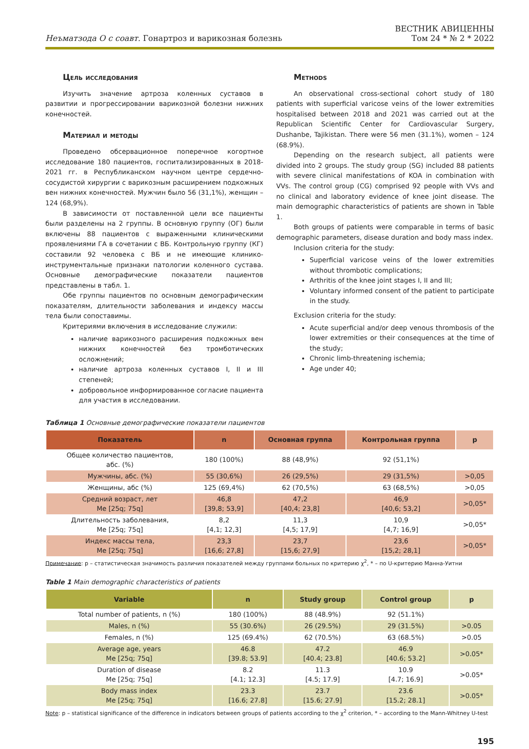Неъматзода О с соавт. Гонартроз и варикозная болезнь
ВЕСТНИК АВИЦЕННЫ
Том 24 * № 2 * 2022
Цель исследования
Изучить значение артроза коленных суставов в развитии и прогрессировании варикозной болезни нижних конечностей.
Материал и методы
Проведено обсервационное поперечное когортное исследование 180 пациентов, госпитализированных в 2018-2021 гг. в Республиканском научном центре сердечно-сосудистой хирургии с варикозным расширением подкожных вен нижних конечностей. Мужчин было 56 (31,1%), женщин – 124 (68,9%).
В зависимости от поставленной цели все пациенты были разделены на 2 группы. В основную группу (ОГ) были включены 88 пациентов с выраженными клиническими проявлениями ГА в сочетании с ВБ. Контрольную группу (КГ) составили 92 человека с ВБ и не имеющие клинико-инструментальные признаки патологии коленного сустава. Основные демографические показатели пациентов представлены в табл. 1.
Обе группы пациентов по основным демографическим показателям, длительности заболевания и индексу массы тела были сопоставимы.
Критериями включения в исследование служили:
наличие варикозного расширения подкожных вен нижних конечностей без тромботических осложнений;
наличие артроза коленных суставов I, II и III степеней;
добровольное информированное согласие пациента для участия в исследовании.
Methods
An observational cross-sectional cohort study of 180 patients with superficial varicose veins of the lower extremities hospitalised between 2018 and 2021 was carried out at the Republican Scientific Center for Cardiovascular Surgery, Dushanbe, Tajikistan. There were 56 men (31.1%), women – 124 (68.9%).
Depending on the research subject, all patients were divided into 2 groups. The study group (SG) included 88 patients with severe clinical manifestations of KOA in combination with VVs. The control group (CG) comprised 92 people with VVs and no clinical and laboratory evidence of knee joint disease. The main demographic characteristics of patients are shown in Table 1.
Both groups of patients were comparable in terms of basic demographic parameters, disease duration and body mass index.
Inclusion criteria for the study:
Superficial varicose veins of the lower extremities without thrombotic complications;
Arthritis of the knee joint stages I, II and III;
Voluntary informed consent of the patient to participate in the study.
Exclusion criteria for the study:
Acute superficial and/or deep venous thrombosis of the lower extremities or their consequences at the time of the study;
Chronic limb-threatening ischemia;
Age under 40;
Таблица 1 Основные демографические показатели пациентов
| Показатель | n | Основная группа | Контрольная группа | p |
| --- | --- | --- | --- | --- |
| Общее количество пациентов, абс. (%) | 180 (100%) | 88 (48,9%) | 92 (51,1%) | |
| Мужчины, абс. (%) | 55 (30,6%) | 26 (29,5%) | 29 (31,5%) | >0,05 |
| Женщины, абс (%) | 125 (69,4%) | 62 (70,5%) | 63 (68,5%) | >0,05 |
| Средний возраст, лет Me [25q; 75q] | 46,8 [39,8; 53,9] | 47,2 [40,4; 23,8] | 46,9 [40,6; 53,2] | >0,05* |
| Длительность заболевания, Me [25q; 75q] | 8,2 [4,1; 12,3] | 11,3 [4,5; 17,9] | 10,9 [4,7; 16,9] | >0,05* |
| Индекс массы тела, Me [25q; 75q] | 23,3 [16,6; 27,8] | 23,7 [15,6; 27,9] | 23,6 [15,2; 28,1] | >0,05* |
Примечание: p – статистическая значимость различия показателей между группами больных по критерию χ<sup>2</sup>, * – по U-критерию Манна-Уитни
Table 1 Main demographic characteristics of patients
| Variable | n | Study group | Control group | p |
| --- | --- | --- | --- | --- |
| Total number of patients, n (%) | 180 (100%) | 88 (48.9%) | 92 (51.1%) | |
| Males, n (%) | 55 (30.6%) | 26 (29.5%) | 29 (31.5%) | >0.05 |
| Females, n (%) | 125 (69.4%) | 62 (70.5%) | 63 (68.5%) | >0.05 |
| Average age, years Me [25q; 75q] | 46.8 [39.8; 53.9] | 47.2 [40.4; 23.8] | 46.9 [40.6; 53.2] | >0.05* |
| Duration of disease Me [25q; 75q] | 8.2 [4.1; 12.3] | 11.3 [4.5; 17.9] | 10.9 [4.7; 16.9] | >0.05* |
| Body mass index Me [25q; 75q] | 23.3 [16.6; 27.8] | 23.7 [15.6; 27.9] | 23.6 [15.2; 28.1] | >0.05* |
Note: p – statistical significance of the difference in indicators between groups of patients according to the χ<sup>2</sup> criterion, * – according to the Mann-Whitney U-test
195